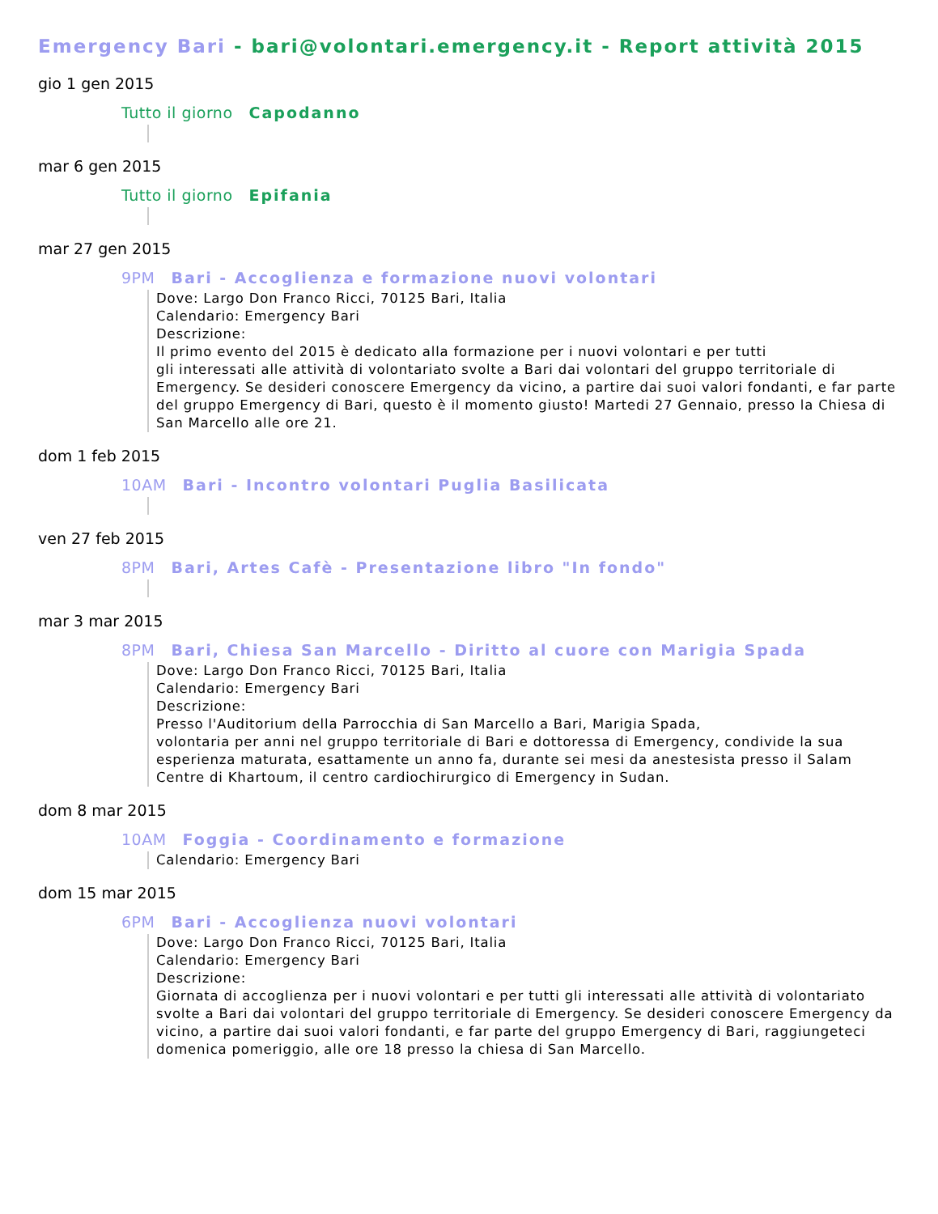Emergency Bari - bari@volontari.emergency.it - Report attività 2015
gio 1 gen 2015
Tutto il giorno Capodanno
mar 6 gen 2015
Tutto il giorno Epifania
mar 27 gen 2015
9PM Bari - Accoglienza e formazione nuovi volontari
Dove: Largo Don Franco Ricci, 70125 Bari, Italia
Calendario: Emergency Bari
Descrizione:
Il primo evento del 2015 è dedicato alla formazione per i nuovi volontari e per tutti
gli interessati alle attività di volontariato svolte a Bari dai volontari del gruppo territoriale di Emergency. Se desideri conoscere Emergency da vicino, a partire dai suoi valori fondanti, e far parte del gruppo Emergency di Bari, questo è il momento giusto! Martedi 27 Gennaio, presso la Chiesa di San Marcello alle ore 21.
dom 1 feb 2015
10AM Bari - Incontro volontari Puglia Basilicata
ven 27 feb 2015
8PM Bari, Artes Cafè - Presentazione libro "In fondo"
mar 3 mar 2015
8PM Bari, Chiesa San Marcello - Diritto al cuore con Marigia Spada
Dove: Largo Don Franco Ricci, 70125 Bari, Italia
Calendario: Emergency Bari
Descrizione:
Presso l'Auditorium della Parrocchia di San Marcello a Bari, Marigia Spada,
volontaria per anni nel gruppo territoriale di Bari e dottoressa di Emergency, condivide la sua esperienza maturata, esattamente un anno fa, durante sei mesi da anestesista presso il Salam Centre di Khartoum, il centro cardiochirurgico di Emergency in Sudan.
dom 8 mar 2015
10AM Foggia - Coordinamento e formazione
Calendario: Emergency Bari
dom 15 mar 2015
6PM Bari - Accoglienza nuovi volontari
Dove: Largo Don Franco Ricci, 70125 Bari, Italia
Calendario: Emergency Bari
Descrizione:
Giornata di accoglienza per i nuovi volontari e per tutti gli interessati alle attività di volontariato svolte a Bari dai volontari del gruppo territoriale di Emergency. Se desideri conoscere Emergency da vicino, a partire dai suoi valori fondanti, e far parte del gruppo Emergency di Bari, raggiungeteci domenica pomeriggio, alle ore 18 presso la chiesa di San Marcello.